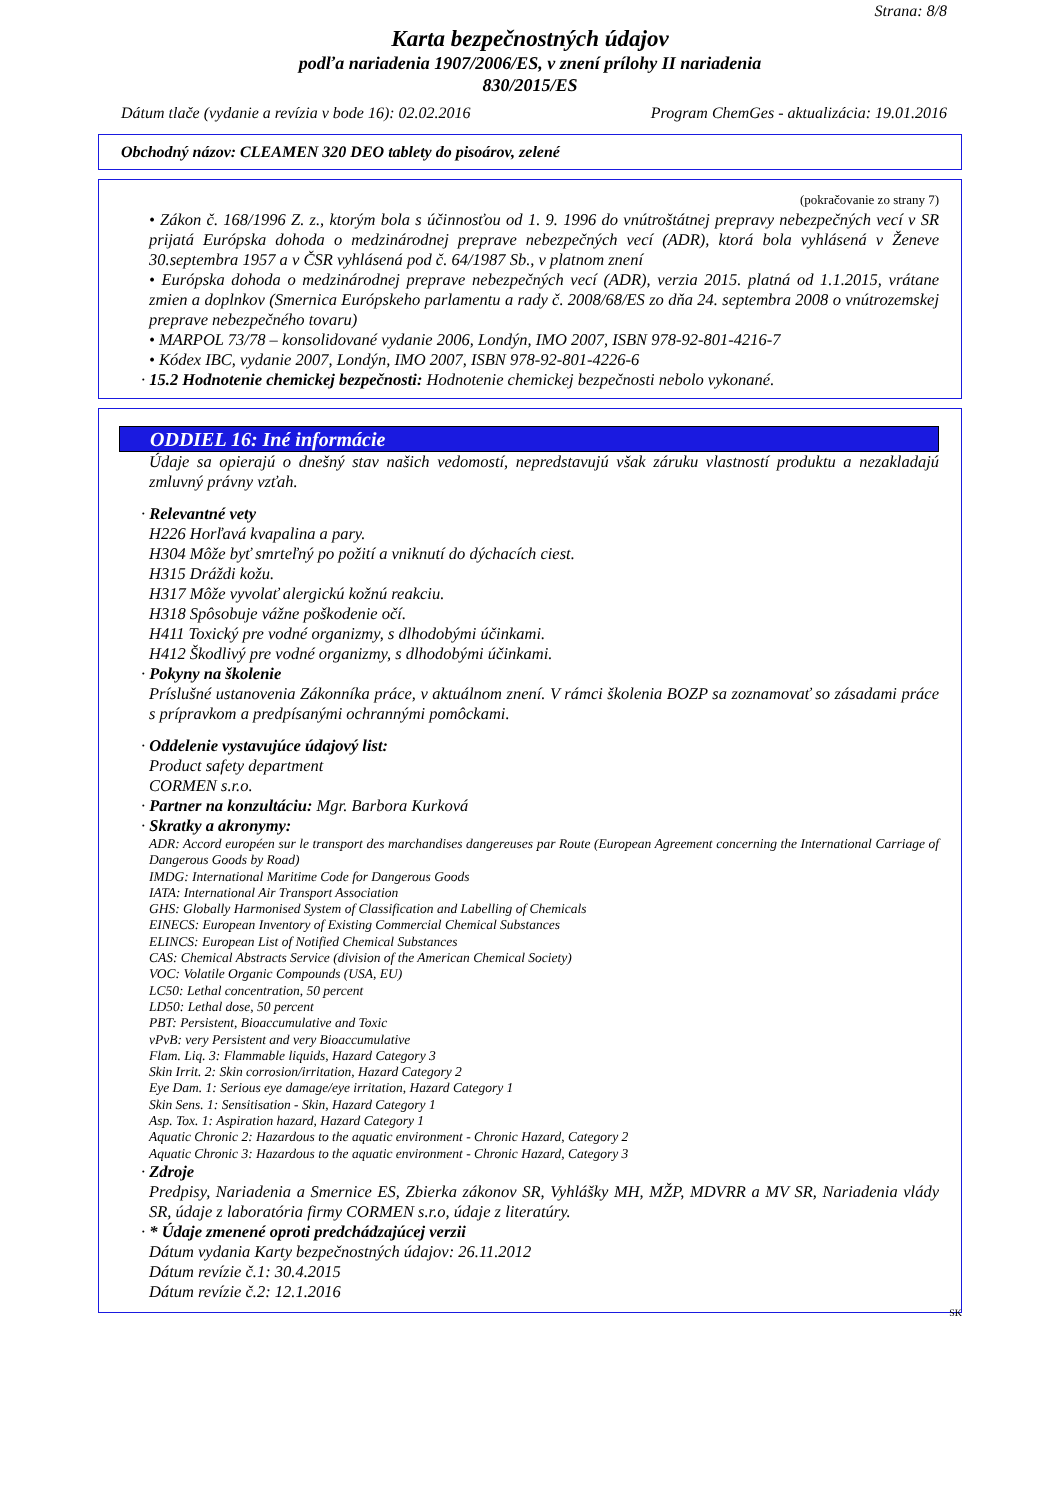Strana: 8/8
Karta bezpečnostných údajov
podľa nariadenia 1907/2006/ES, v znení prílohy II nariadenia
830/2015/ES
Dátum tlače (vydanie a revízia v bode 16): 02.02.2016 Program ChemGes - aktualizácia: 19.01.2016
Obchodný názov: CLEAMEN 320 DEO tablety do pisoárov, zelené
(pokračovanie zo strany 7)
• Zákon č. 168/1996 Z. z., ktorým bola s účinnosťou od 1. 9. 1996 do vnútroštátnej prepravy nebezpečných vecí v SR prijatá Európska dohoda o medzinárodnej preprave nebezpečných vecí (ADR), ktorá bola vyhlásená v Ženeve 30.septembra 1957 a v ČSR vyhlásená pod č. 64/1987 Sb., v platnom znení
• Európska dohoda o medzinárodnej preprave nebezpečných vecí (ADR), verzia 2015. platná od 1.1.2015, vrátane zmien a doplnkov (Smernica Európskeho parlamentu a rady č. 2008/68/ES zo dňa 24. septembra 2008 o vnútrozemskej preprave nebezpečného tovaru)
• MARPOL 73/78 – konsolidované vydanie 2006, Londýn, IMO 2007, ISBN 978-92-801-4216-7
• Kódex IBC, vydanie 2007, Londýn, IMO 2007, ISBN 978-92-801-4226-6
· 15.2 Hodnotenie chemickej bezpečnosti: Hodnotenie chemickej bezpečnosti nebolo vykonané.
ODDIEL 16: Iné informácie
Údaje sa opierajú o dnešný stav našich vedomostí, nepredstavujú však záruku vlastností produktu a nezakladajú zmluvný právny vzťah.
· Relevantné vety
H226 Horľavá kvapalina a pary.
H304 Môže byť smrteľný po požití a vniknutí do dýchacích ciest.
H315 Dráždi kožu.
H317 Môže vyvolať alergickú kožnú reakciu.
H318 Spôsobuje vážne poškodenie očí.
H411 Toxický pre vodné organizmy, s dlhodobými účinkami.
H412 Škodlivý pre vodné organizmy, s dlhodobými účinkami.
· Pokyny na školenie
Príslušné ustanovenia Zákonníka práce, v aktuálnom znení. V rámci školenia BOZP sa zoznamovať so zásadami práce s prípravkom a predpísanými ochrannými pomôckami.
· Oddelenie vystavujúce údajový list:
Product safety department
CORMEN s.r.o.
· Partner na konzultáciu: Mgr. Barbora Kurková
· Skratky a akronymy:
ADR: Accord européen sur le transport des marchandises dangereuses par Route (European Agreement concerning the International Carriage of Dangerous Goods by Road)
IMDG: International Maritime Code for Dangerous Goods
IATA: International Air Transport Association
GHS: Globally Harmonised System of Classification and Labelling of Chemicals
EINECS: European Inventory of Existing Commercial Chemical Substances
ELINCS: European List of Notified Chemical Substances
CAS: Chemical Abstracts Service (division of the American Chemical Society)
VOC: Volatile Organic Compounds (USA, EU)
LC50: Lethal concentration, 50 percent
LD50: Lethal dose, 50 percent
PBT: Persistent, Bioaccumulative and Toxic
vPvB: very Persistent and very Bioaccumulative
Flam. Liq. 3: Flammable liquids, Hazard Category 3
Skin Irrit. 2: Skin corrosion/irritation, Hazard Category 2
Eye Dam. 1: Serious eye damage/eye irritation, Hazard Category 1
Skin Sens. 1: Sensitisation - Skin, Hazard Category 1
Asp. Tox. 1: Aspiration hazard, Hazard Category 1
Aquatic Chronic 2: Hazardous to the aquatic environment - Chronic Hazard, Category 2
Aquatic Chronic 3: Hazardous to the aquatic environment - Chronic Hazard, Category 3
· Zdroje
Predpisy, Nariadenia a Smernice ES, Zbierka zákonov SR, Vyhlášky MH, MŽP, MDVRR a MV SR, Nariadenia vlády SR, údaje z laboratória firmy CORMEN s.r.o, údaje z literatúry.
· * Údaje zmenené oproti predchádzajúcej verzii
Dátum vydania Karty bezpečnostných údajov: 26.11.2012
Dátum revízie č.1: 30.4.2015
Dátum revízie č.2: 12.1.2016
SK